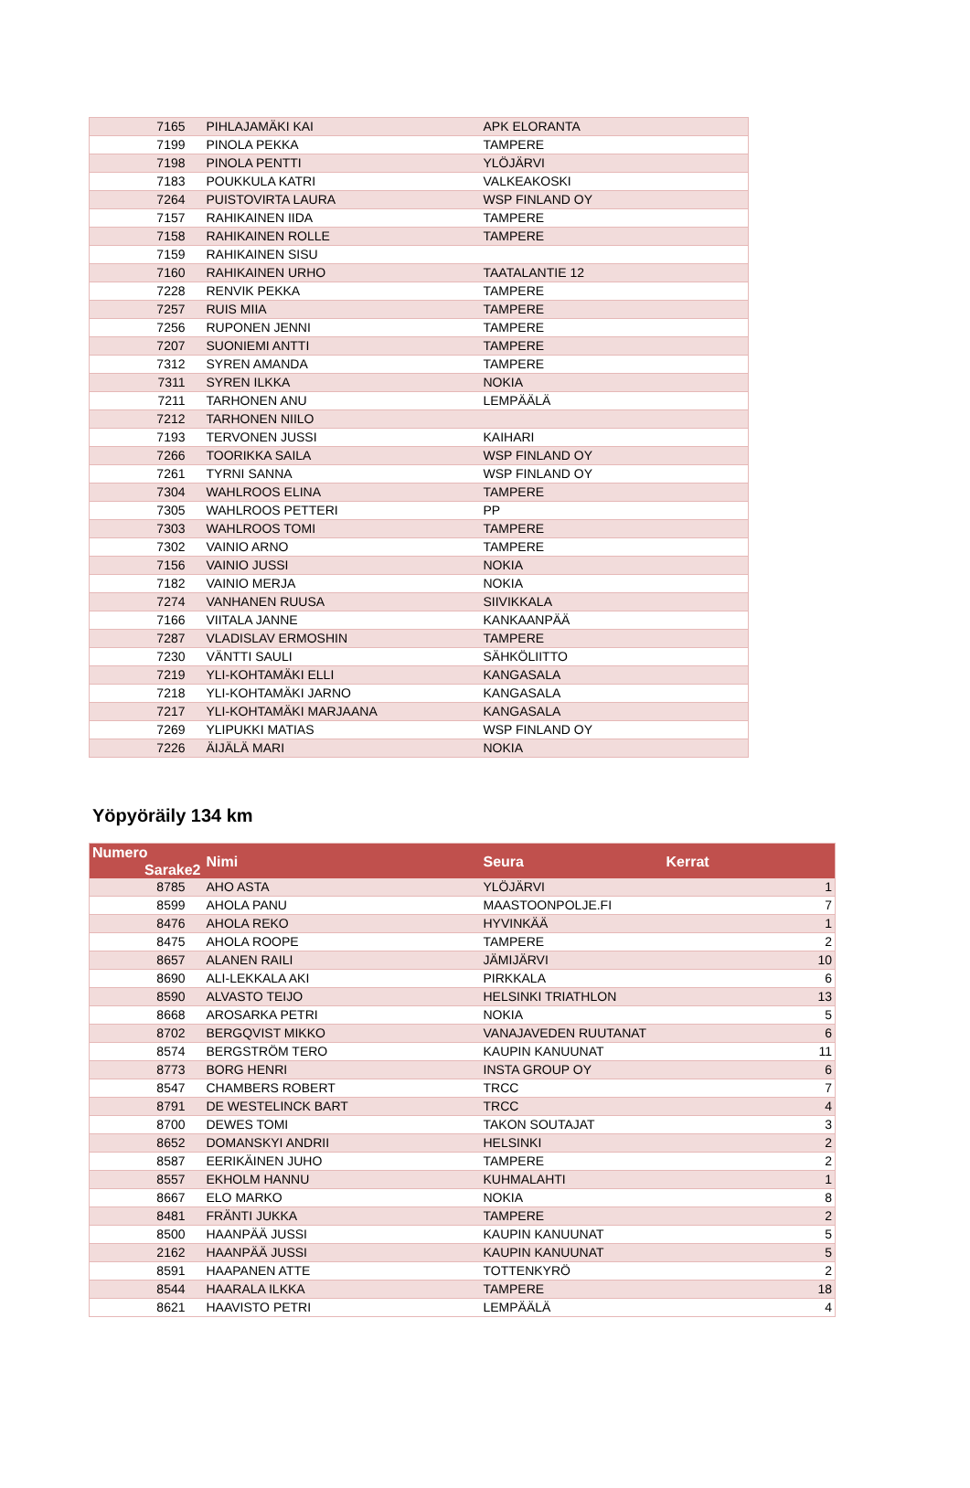| 7165 | PIHLAJAMÄKI KAI | APK ELORANTA |
| 7199 | PINOLA PEKKA | TAMPERE |
| 7198 | PINOLA PENTTI | YLÖJÄRVI |
| 7183 | POUKKULA KATRI | VALKEAKOSKI |
| 7264 | PUISTOVIRTA LAURA | WSP FINLAND OY |
| 7157 | RAHIKAINEN IIDA | TAMPERE |
| 7158 | RAHIKAINEN ROLLE | TAMPERE |
| 7159 | RAHIKAINEN SISU | |
| 7160 | RAHIKAINEN URHO | TAATALANTIE 12 |
| 7228 | RENVIK PEKKA | TAMPERE |
| 7257 | RUIS MIIA | TAMPERE |
| 7256 | RUPONEN JENNI | TAMPERE |
| 7207 | SUONIEMI ANTTI | TAMPERE |
| 7312 | SYREN AMANDA | TAMPERE |
| 7311 | SYREN ILKKA | NOKIA |
| 7211 | TARHONEN ANU | LEMPÄÄLÄ |
| 7212 | TARHONEN NIILO | |
| 7193 | TERVONEN JUSSI | KAIHARI |
| 7266 | TOORIKKA SAILA | WSP FINLAND OY |
| 7261 | TYRNI SANNA | WSP FINLAND OY |
| 7304 | WAHLROOS ELINA | TAMPERE |
| 7305 | WAHLROOS PETTERI | PP |
| 7303 | WAHLROOS TOMI | TAMPERE |
| 7302 | VAINIO ARNO | TAMPERE |
| 7156 | VAINIO JUSSI | NOKIA |
| 7182 | VAINIO MERJA | NOKIA |
| 7274 | VANHANEN RUUSA | SIIVIKKALA |
| 7166 | VIITALA JANNE | KANKAANPÄÄ |
| 7287 | VLADISLAV ERMOSHIN | TAMPERE |
| 7230 | VÄNTTI SAULI | SÄHKÖLIITTO |
| 7219 | YLI-KOHTAMÄKI ELLI | KANGASALA |
| 7218 | YLI-KOHTAMÄKI JARNO | KANGASALA |
| 7217 | YLI-KOHTAMÄKI MARJAANA | KANGASALA |
| 7269 | YLIPUKKI MATIAS | WSP FINLAND OY |
| 7226 | ÄIJÄLÄ MARI | NOKIA |
Yöpyöräily 134 km
| Numero Sarake2 | Nimi | Seura | Kerrat |
| --- | --- | --- | --- |
| 8785 | AHO ASTA | YLÖJÄRVI | 1 |
| 8599 | AHOLA PANU | MAASTOONPOLJE.FI | 7 |
| 8476 | AHOLA REKO | HYVINKÄÄ | 1 |
| 8475 | AHOLA ROOPE | TAMPERE | 2 |
| 8657 | ALANEN RAILI | JÄMIJÄRVI | 10 |
| 8690 | ALI-LEKKALA AKI | PIRKKALA | 6 |
| 8590 | ALVASTO TEIJO | HELSINKI TRIATHLON | 13 |
| 8668 | AROSARKA PETRI | NOKIA | 5 |
| 8702 | BERGQVIST MIKKO | VANAJAVEDEN RUUTANAT | 6 |
| 8574 | BERGSTRÖM TERO | KAUPIN KANUUNAT | 11 |
| 8773 | BORG HENRI | INSTA GROUP OY | 6 |
| 8547 | CHAMBERS ROBERT | TRCC | 7 |
| 8791 | DE WESTELINCK BART | TRCC | 4 |
| 8700 | DEWES TOMI | TAKON SOUTAJAT | 3 |
| 8652 | DOMANSKYI ANDRII | HELSINKI | 2 |
| 8587 | EERIKÄINEN JUHO | TAMPERE | 2 |
| 8557 | EKHOLM HANNU | KUHMALAHTI | 1 |
| 8667 | ELO MARKO | NOKIA | 8 |
| 8481 | FRÄNTI JUKKA | TAMPERE | 2 |
| 8500 | HAANPÄÄ JUSSI | KAUPIN KANUUNAT | 5 |
| 2162 | HAANPÄÄ JUSSI | KAUPIN KANUUNAT | 5 |
| 8591 | HAAPANEN ATTE | TOTTENKYRÖ | 2 |
| 8544 | HAARALA ILKKA | TAMPERE | 18 |
| 8621 | HAAVISTO PETRI | LEMPÄÄLÄ | 4 |